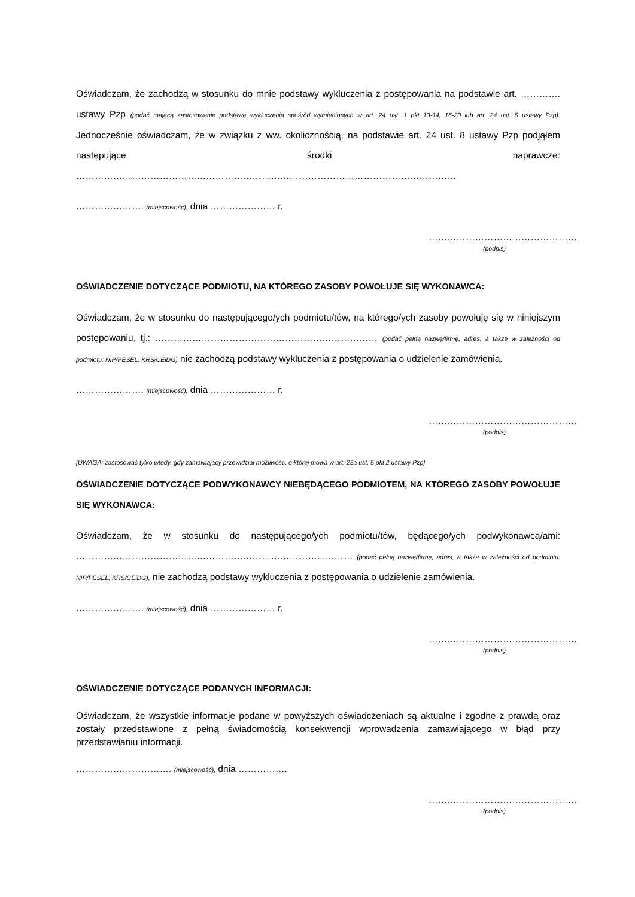Oświadczam, że zachodzą w stosunku do mnie podstawy wykluczenia z postępowania na podstawie art. …………. ustawy Pzp (podać mającą zastosowanie podstawę wykluczenia spośród wymienionych w art. 24 ust. 1 pkt 13-14, 16-20 lub art. 24 ust. 5 ustawy Pzp). Jednocześnie oświadczam, że w związku z ww. okolicznością, na podstawie art. 24 ust. 8 ustawy Pzp podjąłem następujące środki naprawcze: ……………………………………………………………………………………………………………
…………………. (miejscowość), dnia ………………… r.
…………………………………………
(podpis)
OŚWIADCZENIE DOTYCZĄCE PODMIOTU, NA KTÓREGO ZASOBY POWOŁUJE SIĘ WYKONAWCA:
Oświadczam, że w stosunku do następującego/ych podmiotu/tów, na którego/ych zasoby powołuję się w niniejszym postępowaniu, tj.: ……………………………………………………………… (podać pełną nazwę/firmę, adres, a także w zależności od podmiotu: NIP/PESEL, KRS/CEiDG) nie zachodzą podstawy wykluczenia z postępowania o udzielenie zamówienia.
…………………. (miejscowość), dnia ………………… r.
…………………………………………
(podpis)
[UWAGA: zastosować tylko wtedy, gdy zamawiający przewidział możliwość, o której mowa w art. 25a ust. 5 pkt 2 ustawy Pzp]
OŚWIADCZENIE DOTYCZĄCE PODWYKONAWCY NIEBĘDĄCEGO PODMIOTEM, NA KTÓREGO ZASOBY POWOŁUJE SIĘ WYKONAWCA:
Oświadczam, że w stosunku do następującego/ych podmiotu/tów, będącego/ych podwykonawcą/ami: ……………………………………………………………………..….…… (podać pełną nazwę/firmę, adres, a także w zależności od podmiotu: NIP/PESEL, KRS/CEiDG), nie zachodzą podstawy wykluczenia z postępowania o udzielenie zamówienia.
…………………. (miejscowość), dnia ………………… r.
…………………………………………
(podpis)
OŚWIADCZENIE DOTYCZĄCE PODANYCH INFORMACJI:
Oświadczam, że wszystkie informacje podane w powyższych oświadczeniach są aktualne i zgodne z prawdą oraz zostały przedstawione z pełną świadomością konsekwencji wprowadzenia zamawiającego w błąd przy przedstawianiu informacji.
…………………………. (miejscowość), dnia …………….
…………………………………………
(podpis)